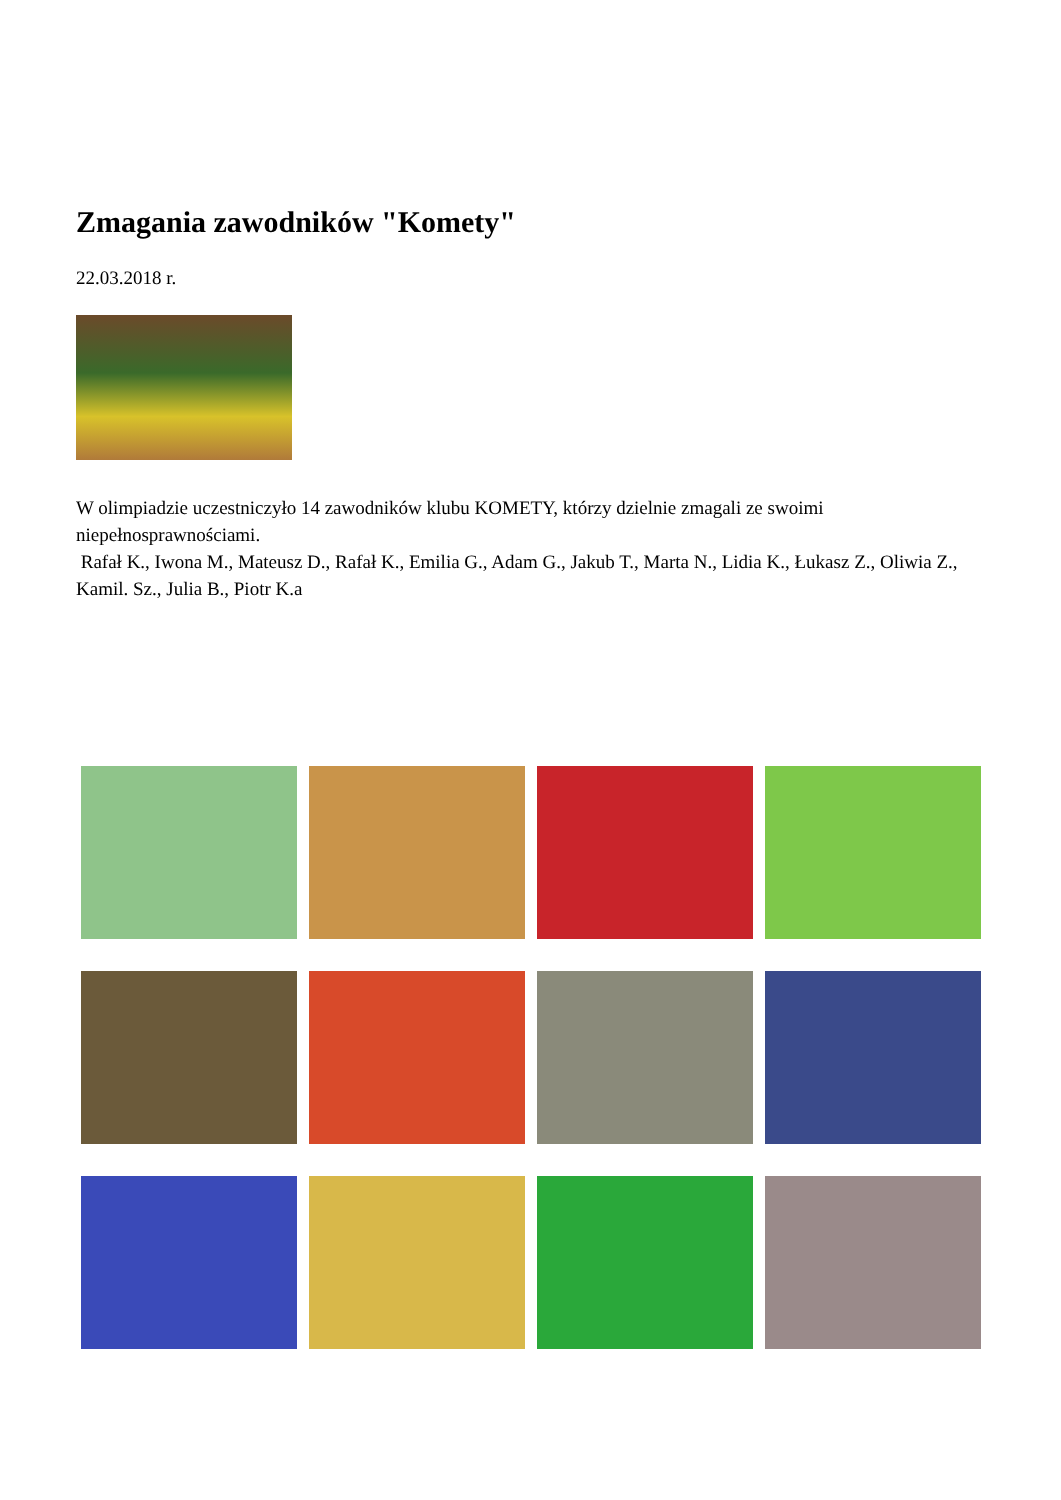Zmagania zawodników "Komety"
22.03.2018 r.
W olimpiadzie uczestniczyło 14 zawodników klubu KOMETY, którzy dzielnie zmagali ze swoimi niepełnosprawnościami.
Rafał K., Iwona M., Mateusz D., Rafał K., Emilia G., Adam G., Jakub T., Marta N., Lidia K., Łukasz Z., Oliwia Z., Kamil. Sz., Julia B., Piotr K.a